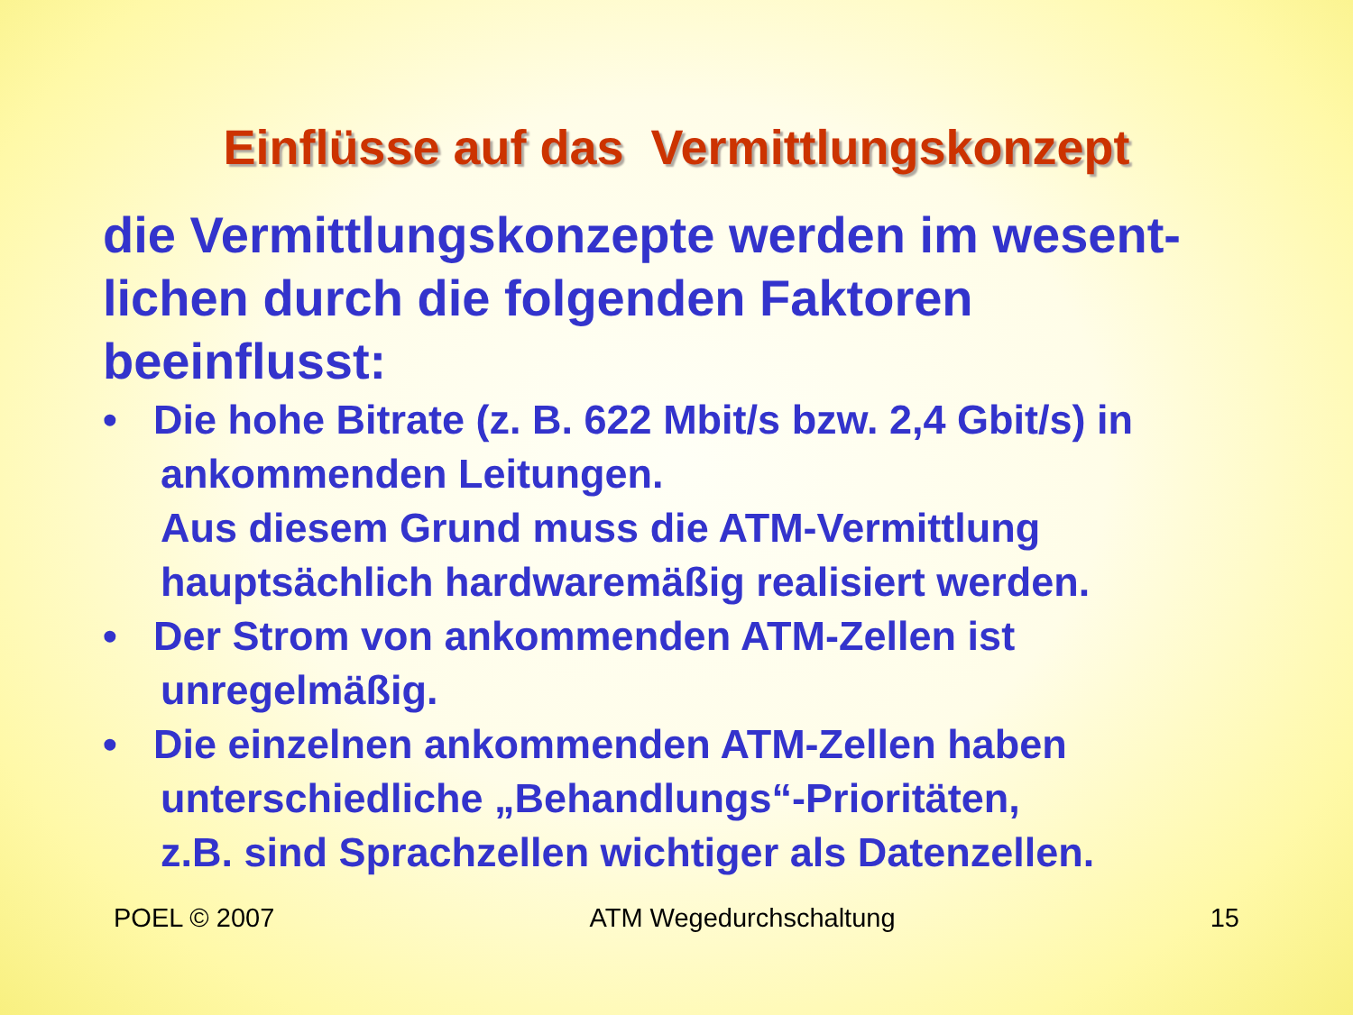Einflüsse auf das Vermittlungskonzept
die Vermittlungskonzepte werden im wesent-lichen durch die folgenden Faktoren beeinflusst:
• Die hohe Bitrate (z. B. 622 Mbit/s bzw. 2,4 Gbit/s) in
ankommenden Leitungen.
Aus diesem Grund muss die ATM-Vermittlung
hauptsächlich hardwaremäßig realisiert werden.
• Der Strom von ankommenden ATM-Zellen ist
unregelmäßig.
• Die einzelnen ankommenden ATM-Zellen haben
unterschiedliche „Behandlungs“-Prioritäten,
z.B. sind Sprachzellen wichtiger als Datenzellen.
POEL © 2007 ATM Wegedurchschaltung 15